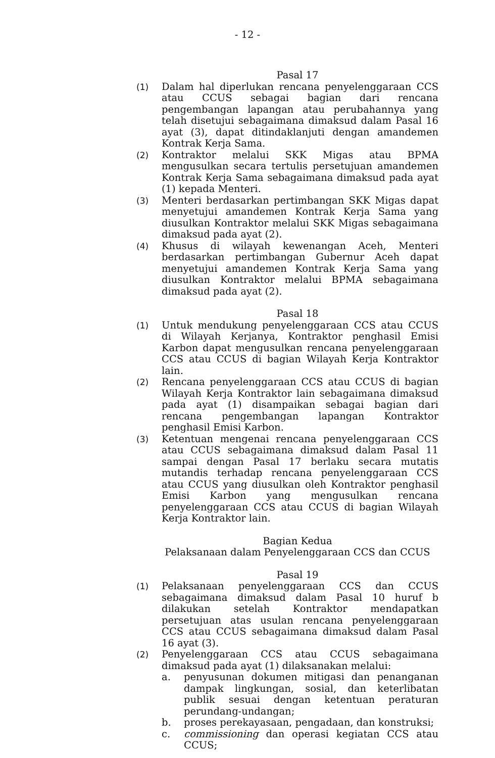- 12 -
Pasal 17
(1) Dalam hal diperlukan rencana penyelenggaraan CCS atau CCUS sebagai bagian dari rencana pengembangan lapangan atau perubahannya yang telah disetujui sebagaimana dimaksud dalam Pasal 16 ayat (3), dapat ditindaklanjuti dengan amandemen Kontrak Kerja Sama.
(2) Kontraktor melalui SKK Migas atau BPMA mengusulkan secara tertulis persetujuan amandemen Kontrak Kerja Sama sebagaimana dimaksud pada ayat (1) kepada Menteri.
(3) Menteri berdasarkan pertimbangan SKK Migas dapat menyetujui amandemen Kontrak Kerja Sama yang diusulkan Kontraktor melalui SKK Migas sebagaimana dimaksud pada ayat (2).
(4) Khusus di wilayah kewenangan Aceh, Menteri berdasarkan pertimbangan Gubernur Aceh dapat menyetujui amandemen Kontrak Kerja Sama yang diusulkan Kontraktor melalui BPMA sebagaimana dimaksud pada ayat (2).
Pasal 18
(1) Untuk mendukung penyelenggaraan CCS atau CCUS di Wilayah Kerjanya, Kontraktor penghasil Emisi Karbon dapat mengusulkan rencana penyelenggaraan CCS atau CCUS di bagian Wilayah Kerja Kontraktor lain.
(2) Rencana penyelenggaraan CCS atau CCUS di bagian Wilayah Kerja Kontraktor lain sebagaimana dimaksud pada ayat (1) disampaikan sebagai bagian dari rencana pengembangan lapangan Kontraktor penghasil Emisi Karbon.
(3) Ketentuan mengenai rencana penyelenggaraan CCS atau CCUS sebagaimana dimaksud dalam Pasal 11 sampai dengan Pasal 17 berlaku secara mutatis mutandis terhadap rencana penyelenggaraan CCS atau CCUS yang diusulkan oleh Kontraktor penghasil Emisi Karbon yang mengusulkan rencana penyelenggaraan CCS atau CCUS di bagian Wilayah Kerja Kontraktor lain.
Bagian Kedua
Pelaksanaan dalam Penyelenggaraan CCS dan CCUS
Pasal 19
(1) Pelaksanaan penyelenggaraan CCS dan CCUS sebagaimana dimaksud dalam Pasal 10 huruf b dilakukan setelah Kontraktor mendapatkan persetujuan atas usulan rencana penyelenggaraan CCS atau CCUS sebagaimana dimaksud dalam Pasal 16 ayat (3).
(2) Penyelenggaraan CCS atau CCUS sebagaimana dimaksud pada ayat (1) dilaksanakan melalui:
a. penyusunan dokumen mitigasi dan penanganan dampak lingkungan, sosial, dan keterlibatan publik sesuai dengan ketentuan peraturan perundang-undangan;
b. proses perekayasaan, pengadaan, dan konstruksi;
c. commissioning dan operasi kegiatan CCS atau CCUS;